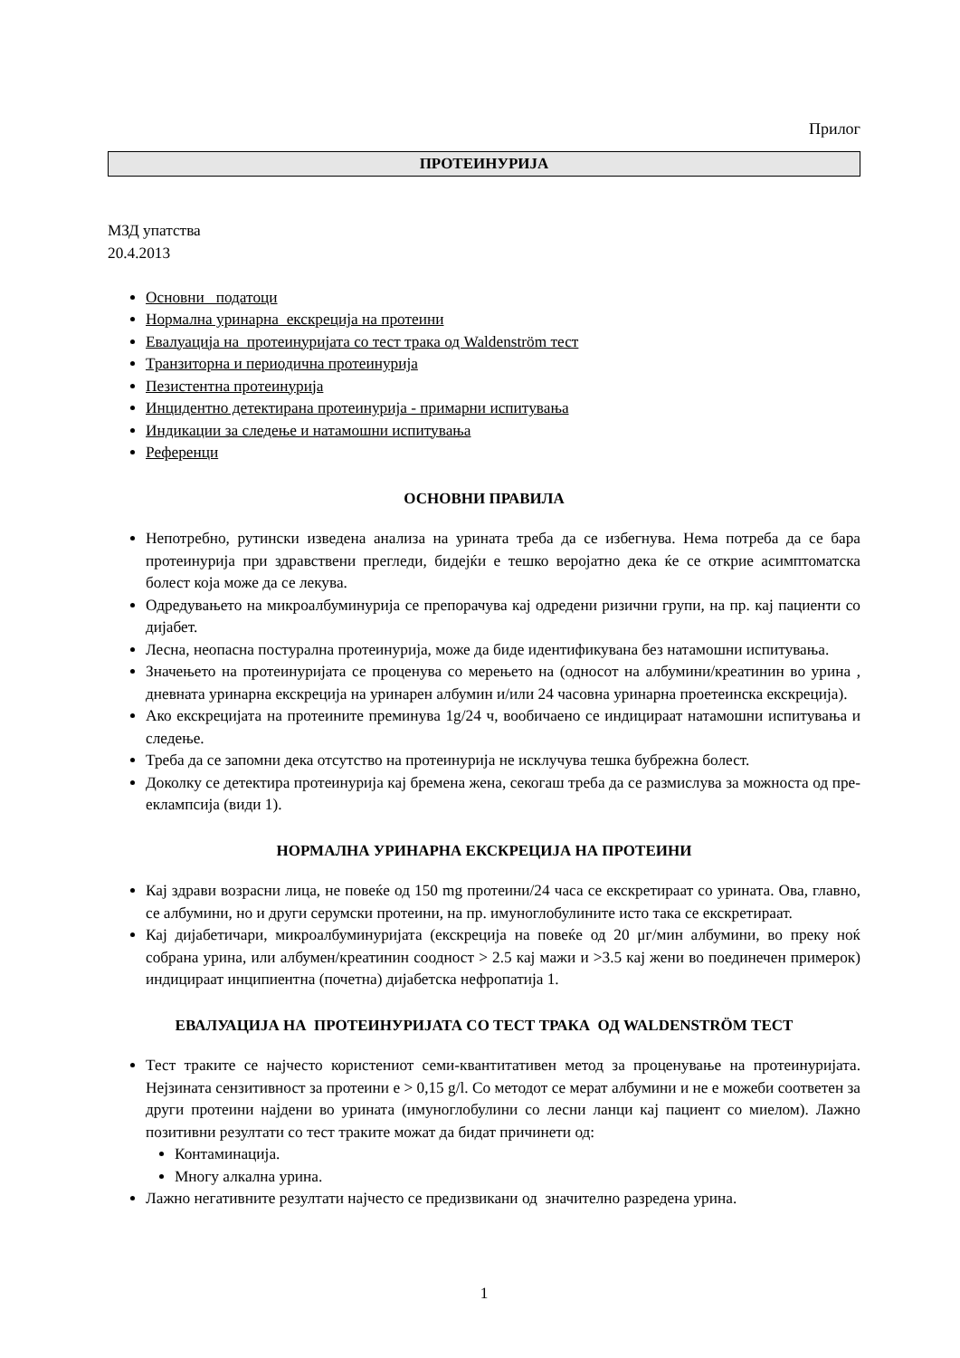Прилог
ПРОТЕИНУРИЈА
МЗД упатства
20.4.2013
Основни податоци
Нормална уринарна екскреција на протеини
Евалуација на протеинуријата со тест трака од Waldenström тест
Транзиторна и периодична протеинурија
Пезистентна протеинурија
Инцидентно детектирана протеинурија - примарни испитувања
Индикации за следење и натамошни испитувања
Референци
ОСНОВНИ ПРАВИЛА
Непотребно, рутински изведена анализа на урината треба да се избегнува. Нема потреба да се бара протеинурија при здравствени прегледи, бидејќи е тешко веројатно дека ќе се открие асимптоматска болест која може да се лекува.
Одредувањето на микроалбуминурија се препорачува кај одредени ризични групи, на пр. кај пациенти со дијабет.
Лесна, неопасна постурална протеинурија, може да биде идентификувана без натамошни испитувања.
Значењето на протеинуријата се проценува со мерењето на (односот на албумини/креатинин во урина , дневната уринарна екскреција на уринарен албумин и/или 24 часовна уринарна проетеинска екскреција).
Ако екскрецијата на протеините преминува 1g/24 ч, вообичаено се индицираат натамошни испитувања и следење.
Треба да се запомни дека отсутство на протеинурија не исклучува тешка бубрежна болест.
Доколку се детектира протеинурија кај бремена жена, секогаш треба да се размислува за можноста од пре-еклампсија (види 1).
НОРМАЛНА УРИНАРНА ЕКСКРЕЦИЈА НА ПРОТЕИНИ
Кај здрави возрасни лица, не повеќе од 150 mg протеини/24 часа се екскретираат со урината. Ова, главно, се албумини, но и други серумски протеини, на пр. имуноглобулините исто така се екскретираат.
Кај дијабетичари, микроалбуминуријата (екскреција на повеќе од 20 μг/мин албумини, во преку ноќ собрана урина, или албумен/креатинин соодност > 2.5 кај мажи и >3.5 кај жени во поединечен примерок) индицираат инципиентна (почетна) дијабетска нефропатија 1.
ЕВАЛУАЦИЈА НА ПРОТЕИНУРИЈАТА СО ТЕСТ ТРАКА ОД WALDENSTRÖM ТЕСТ
Тест траките се најчесто користениот семи-квантитативен метод за проценување на протеинуријата. Нејзината сензитивност за протеини е > 0,15 g/l. Со методот се мерат албумини и не е можеби соответен за други протеини најдени во урината (имуноглобулини со лесни ланци кај пациент со миелом). Лажно позитивни резултати со тест траките можат да бидат причинети од:
Контаминација.
Многу алкална урина.
Лажно негативните резултати најчесто се предизвикани од значително разредена урина.
1